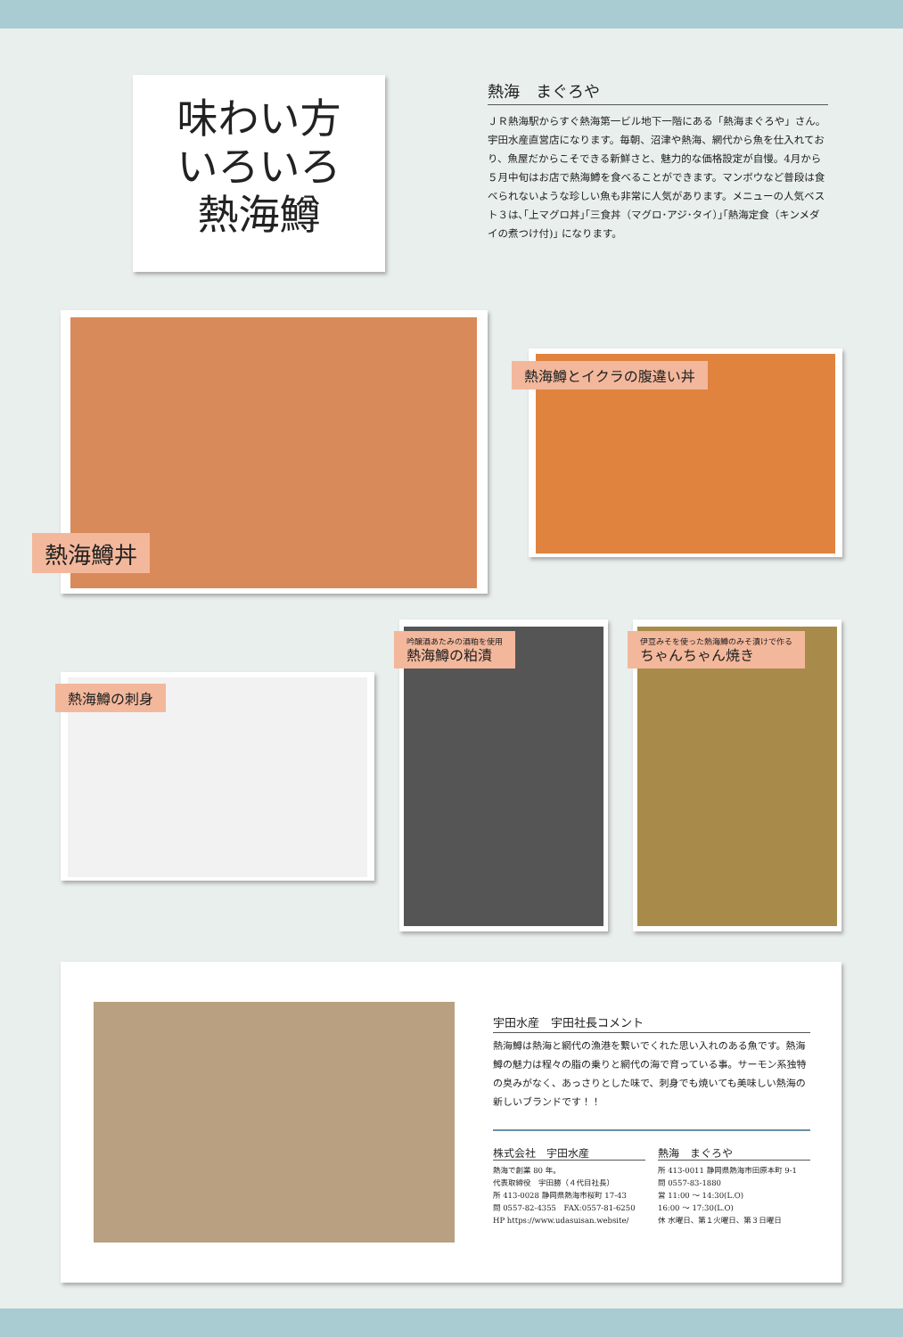味わい方
いろいろ
熱海鱒
熱海　まぐろや
ＪＲ熱海駅からすぐ熱海第一ビル地下一階にある「熱海まぐろや」さん。宇田水産直営店になります。毎朝、沼津や熱海、網代から魚を仕入れており、魚屋だからこそできる新鮮さと、魅力的な価格設定が自慢。4月から５月中旬はお店で熱海鱒を食べることができます。マンボウなど普段は食べられないような珍しい魚も非常に人気があります。メニューの人気ベスト３は､｢上マグロ丼｣｢三食丼（マグロ･アジ･タイ）｣｢熱海定食（キンメダイの煮つけ付)｣ になります。
熱海鱒丼
熱海鱒とイクラの腹違い丼
熱海鱒の刺身
吟醸酒あたみの酒粕を使用
熱海鱒の粕漬
伊豆みそを使った熱海鱒のみそ漬けで作る
ちゃんちゃん焼き
宇田水産　宇田社長コメント
熱海鱒は熱海と網代の漁港を繋いでくれた思い入れのある魚です。熱海鱒の魅力は程々の脂の乗りと網代の海で育っている事。サーモン系独特の臭みがなく、あっさりとした味で、刺身でも焼いても美味しい熱海の新しいブランドです！！
株式会社　宇田水産
熱海で創業 80 年。
代表取締役　宇田勝（４代目社長）
所 413-0028 静岡県熱海市桜町 17-43
問 0557-82-4355　FAX:0557-81-6250
HP https://www.udasuisan.website/
熱海　まぐろや
所 413-0011 静岡県熱海市田原本町 9-1
問 0557-83-1880
営 11:00 ～ 14:30(L.O)
16:00 ～ 17:30(L.O)
休 水曜日、第１火曜日、第３日曜日